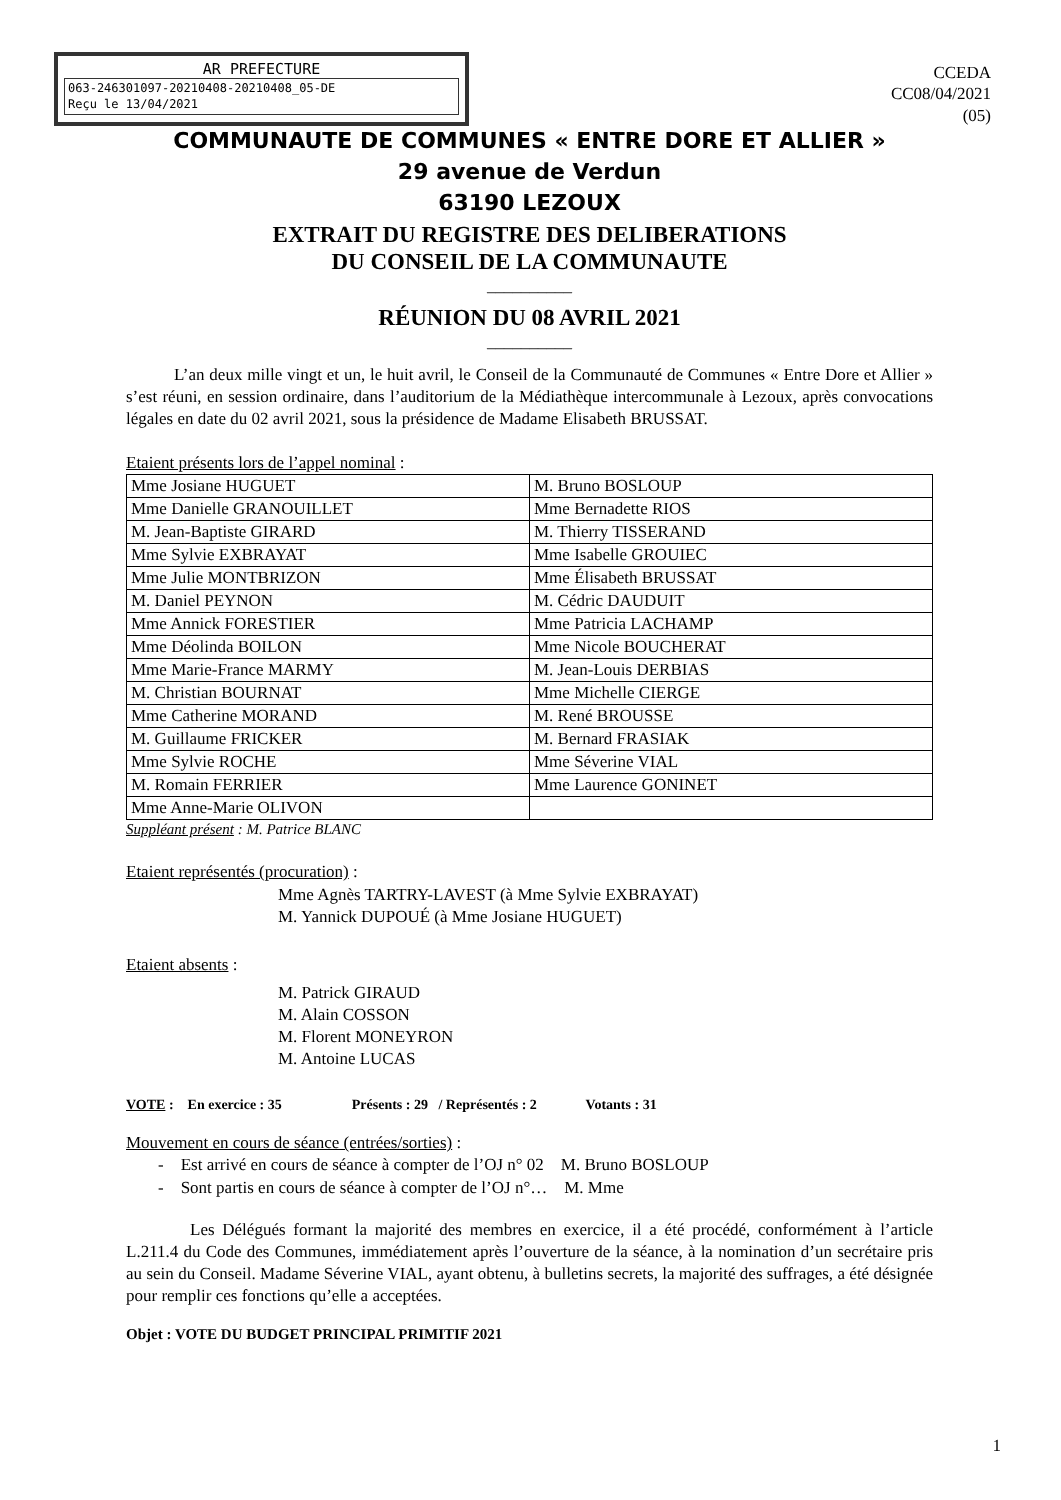AR PREFECTURE
063-246301097-20210408-20210408_05-DE
Reçu le 13/04/2021
CCEDA
CC08/04/2021
(05)
COMMUNAUTE DE COMMUNES « ENTRE DORE ET ALLIER »
29 avenue de Verdun
63190 LEZOUX
EXTRAIT DU REGISTRE DES DELIBERATIONS
DU CONSEIL DE LA COMMUNAUTE
__________
RÉUNION DU 08 AVRIL 2021
__________
L’an deux mille vingt et un, le huit avril, le Conseil de la Communauté de Communes « Entre Dore et Allier » s’est réuni, en session ordinaire, dans l’auditorium de la Médiathèque intercommunale à Lezoux, après convocations légales en date du 02 avril 2021, sous la présidence de Madame Elisabeth BRUSSAT.
Etaient présents lors de l’appel nominal :
| Mme Josiane HUGUET | M. Bruno BOSLOUP |
| Mme Danielle GRANOUILLET | Mme Bernadette RIOS |
| M. Jean-Baptiste GIRARD | M. Thierry TISSERAND |
| Mme Sylvie EXBRAYAT | Mme Isabelle GROUIEC |
| Mme Julie MONTBRIZON | Mme Élisabeth BRUSSAT |
| M. Daniel PEYNON | M. Cédric DAUDUIT |
| Mme Annick FORESTIER | Mme Patricia LACHAMP |
| Mme Déolinda BOILON | Mme Nicole BOUCHERAT |
| Mme Marie-France MARMY | M. Jean-Louis DERBIAS |
| M. Christian BOURNAT | Mme Michelle CIERGE |
| Mme Catherine MORAND | M. René BROUSSE |
| M. Guillaume FRICKER | M. Bernard FRASIAK |
| Mme Sylvie ROCHE | Mme Séverine VIAL |
| M. Romain FERRIER | Mme Laurence GONINET |
| Mme Anne-Marie OLIVON | |
Suppléant présent : M. Patrice BLANC
Etaient représentés (procuration) :
Mme Agnès TARTRY-LAVEST (à Mme Sylvie EXBRAYAT)
M. Yannick DUPOUÉ (à Mme Josiane HUGUET)
Etaient absents :
M. Patrick GIRAUD
M. Alain COSSON
M. Florent MONEYRON
M. Antoine LUCAS
VOTE : En exercice : 35 Présents : 29 / Représentés : 2 Votants : 31
Mouvement en cours de séance (entrées/sorties) :
- Est arrivé en cours de séance à compter de l’OJ n° 02 M. Bruno BOSLOUP
- Sont partis en cours de séance à compter de l’OJ n°… M. Mme
Les Délégués formant la majorité des membres en exercice, il a été procédé, conformément à l’article L.211.4 du Code des Communes, immédiatement après l’ouverture de la séance, à la nomination d’un secrétaire pris au sein du Conseil. Madame Séverine VIAL, ayant obtenu, à bulletins secrets, la majorité des suffrages, a été désignée pour remplir ces fonctions qu’elle a acceptées.
Objet : VOTE DU BUDGET PRINCIPAL PRIMITIF 2021
1